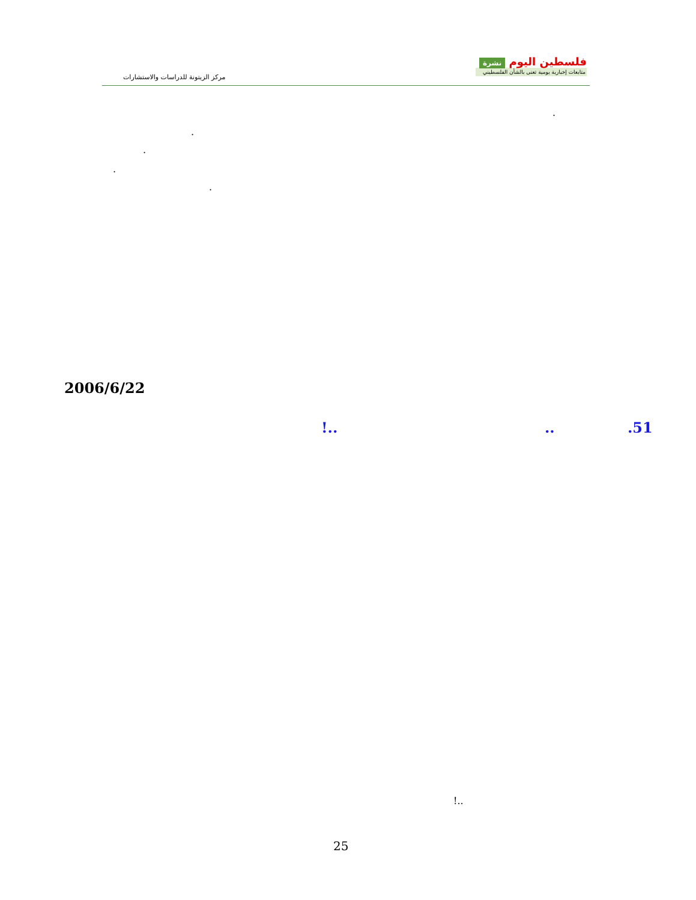فلسطين اليوم نشرة
متابعات إخبارية يومية تعنى بالشأن الفلسطيني
مركز الزيتونة للدراسات والاستشارات
.
.
.
.
.
2006/6/22
.51
..
!..
!..
25